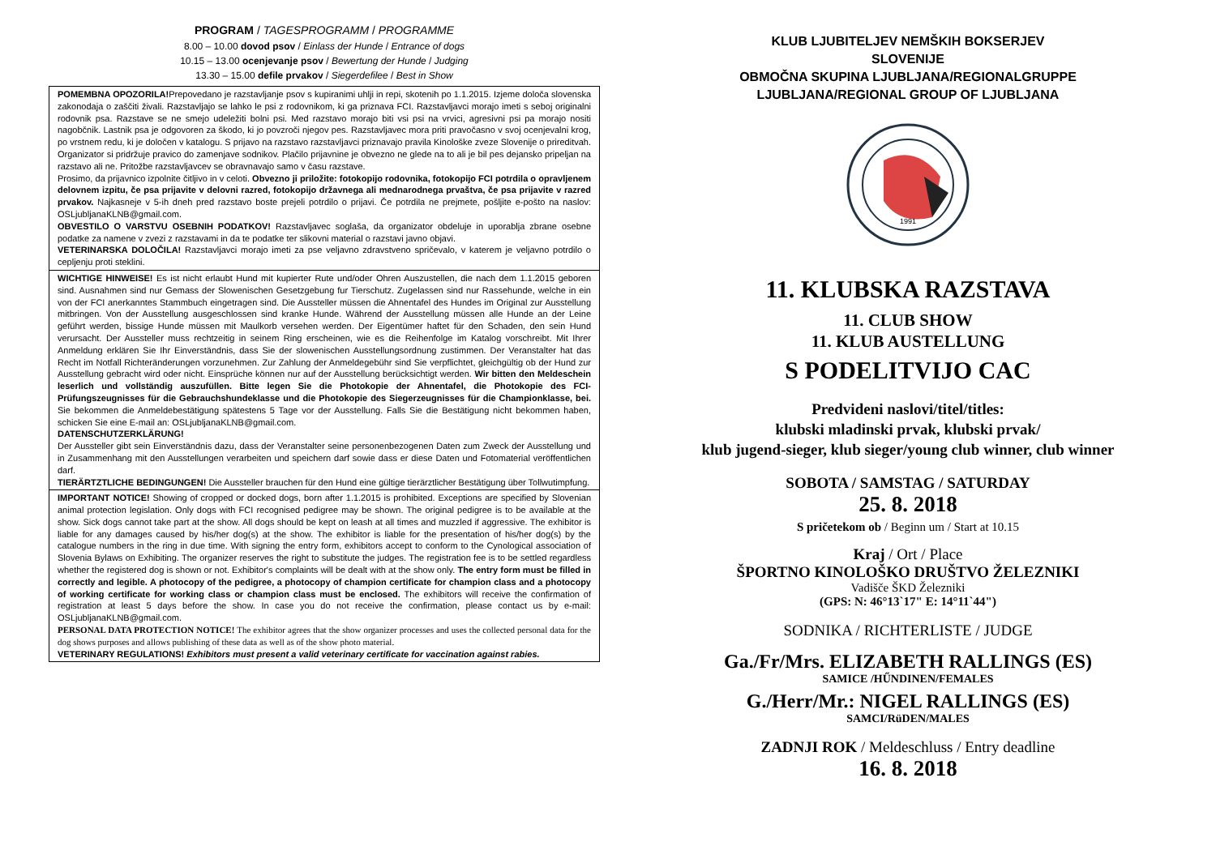PROGRAM / TAGESPROGRAMM / PROGRAMME
8.00 – 10.00 dovod psov / Einlass der Hunde / Entrance of dogs
10.15 – 13.00 ocenjevanje psov / Bewertung der Hunde / Judging
13.30 – 15.00 defile prvakov / Siegerdefilee / Best in Show
POMEMBNA OPOZORILA!Prepovedano je razstavljanje psov s kupiranimi uhlji in repi, skotenih po 1.1.2015. Izjeme določa slovenska zakonodaja o zaščiti živali. Razstavljajo se lahko le psi z rodovnikom, ki ga priznava FCI. Razstavljavci morajo imeti s seboj originalni rodovnik psa. Razstave se ne smejo udeležiti bolni psi. Med razstavo morajo biti vsi psi na vrvici, agresivni psi pa morajo nositi nagobčnik. Lastnik psa je odgovoren za škodo, ki jo povzroči njegov pes. Razstavljavec mora priti pravočasno v svoj ocenjevalni krog, po vrstnem redu, ki je določen v katalogu. S prijavo na razstavo razstavljavci priznavajo pravila Kinološke zveze Slovenije o prireditvah. Organizator si pridržuje pravico do zamenjave sodnikov. Plačilo prijavnine je obvezno ne glede na to ali je bil pes dejansko pripeljan na razstavo ali ne. Pritožbe razstavljavcev se obravnavajo samo v času razstave.
Prosimo, da prijavnico izpolnite čitljivo in v celoti. Obvezno ji priložite: fotokopijo rodovnika, fotokopijo FCI potrdila o opravljenem delovnem izpitu, če psa prijavite v delovni razred, fotokopijo državnega ali mednarodnega prvaštva, če psa prijavite v razred prvakov. Najkasneje v 5-ih dneh pred razstavo boste prejeli potrdilo o prijavi. Če potrdila ne prejmete, pošljite e-pošto na naslov: OSLjubljanaKLNB@gmail.com.
OBVESTILO O VARSTVU OSEBNIH PODATKOV! Razstavljavec soglaša, da organizator obdeluje in uporablja zbrane osebne podatke za namene v zvezi z razstavami in da te podatke ter slikovni material o razstavi javno objavi.
VETERINARSKA DOLOČILA! Razstavljavci morajo imeti za pse veljavno zdravstveno spričevalo, v katerem je veljavno potrdilo o cepljenju proti steklini.
WICHTIGE HINWEISE! Es ist nicht erlaubt Hund mit kupierter Rute und/oder Ohren Auszustellen, die nach dem 1.1.2015 geboren sind. Ausnahmen sind nur Gemass der Slowenischen Gesetzgebung fur Tierschutz. Zugelassen sind nur Rassehunde, welche in ein von der FCI anerkanntes Stammbuch eingetragen sind. Die Aussteller müssen die Ahnentafel des Hundes im Original zur Ausstellung mitbringen. Von der Ausstellung ausgeschlossen sind kranke Hunde. Während der Ausstellung müssen alle Hunde an der Leine geführt werden, bissige Hunde müssen mit Maulkorb versehen werden. Der Eigentümer haftet für den Schaden, den sein Hund verursacht. Der Aussteller muss rechtzeitig in seinem Ring erscheinen, wie es die Reihenfolge im Katalog vorschreibt. Mit Ihrer Anmeldung erklären Sie Ihr Einverständnis, dass Sie der slowenischen Ausstellungsordnung zustimmen. Der Veranstalter hat das Recht im Notfall Richteränderungen vorzunehmen. Zur Zahlung der Anmeldegebühr sind Sie verpflichtet, gleichgültig ob der Hund zur Ausstellung gebracht wird oder nicht. Einsprüche können nur auf der Ausstellung berücksichtigt werden. Wir bitten den Meldeschein leserlich und vollständig auszufüllen. Bitte legen Sie die Photokopie der Ahnentafel, die Photokopie des FCI- Prüfungszeugnisses für die Gebrauchshundeklasse und die Photokopie des Siegerzeugnisses für die Championklasse, bei. Sie bekommen die Anmeldebestätigung spätestens 5 Tage vor der Ausstellung. Falls Sie die Bestätigung nicht bekommen haben, schicken Sie eine E-mail an: OSLjubljanaKLNB@gmail.com.
DATENSCHUTZERKLÄRUNG!
Der Aussteller gibt sein Einverständnis dazu, dass der Veranstalter seine personenbezogenen Daten zum Zweck der Ausstellung und in Zusammenhang mit den Ausstellungen verarbeiten und speichern darf sowie dass er diese Daten und Fotomaterial veröffentlichen darf.
TIERÄRTZTLICHE BEDINGUNGEN! Die Aussteller brauchen für den Hund eine gültige tierärztlicher Bestätigung über Tollwutimpfung.
IMPORTANT NOTICE! Showing of cropped or docked dogs, born after 1.1.2015 is prohibited. Exceptions are specified by Slovenian animal protection legislation. Only dogs with FCI recognised pedigree may be shown. The original pedigree is to be available at the show. Sick dogs cannot take part at the show. All dogs should be kept on leash at all times and muzzled if aggressive. The exhibitor is liable for any damages caused by his/her dog(s) at the show. The exhibitor is liable for the presentation of his/her dog(s) by the catalogue numbers in the ring in due time. With signing the entry form, exhibitors accept to conform to the Cynological association of Slovenia Bylaws on Exhibiting. The organizer reserves the right to substitute the judges. The registration fee is to be settled regardless whether the registered dog is shown or not. Exhibitor's complaints will be dealt with at the show only. The entry form must be filled in correctly and legible. A photocopy of the pedigree, a photocopy of champion certificate for champion class and a photocopy of working certificate for working class or champion class must be enclosed. The exhibitors will receive the confirmation of registration at least 5 days before the show. In case you do not receive the confirmation, please contact us by e-mail: OSLjubljanaKLNB@gmail.com.
PERSONAL DATA PROTECTION NOTICE! The exhibitor agrees that the show organizer processes and uses the collected personal data for the dog shows purposes and allows publishing of these data as well as of the show photo material.
VETERINARY REGULATIONS! Exhibitors must present a valid veterinary certificate for vaccination against rabies.
KLUB LJUBITELJEV NEMŠKIH BOKSERJEV
SLOVENIJE
OBMOČNA SKUPINA LJUBLJANA/REGIONALGRUPPE
LJUBLJANA/REGIONAL GROUP OF LJUBLJANA
1991
11. KLUBSKA RAZSTAVA
11. CLUB SHOW
11. KLUB AUSTELLUNG
S PODELITVIJO CAC
Predvideni naslovi/titel/titles:
klubski mladinski prvak, klubski prvak/
klub jugend-sieger, klub sieger/young club winner, club winner
SOBOTA / SAMSTAG / SATURDAY
25. 8. 2018
S pričetekom ob / Beginn um / Start at 10.15
Kraj / Ort / Place
ŠPORTNO KINOLOŠKO DRUŠTVO ŽELEZNIKI
Vadišče ŠKD Železniki
(GPS: N: 46°13`17" E: 14°11`44")
SODNIKA / RICHTERLISTE / JUDGE
Ga./Fr/Mrs. ELIZABETH RALLINGS (ES)
SAMICE /HŰNDINEN/FEMALES
G./Herr/Mr.: NIGEL RALLINGS (ES)
SAMCI/RüDEN/MALES
ZADNJI ROK / Meldeschluss / Entry deadline
16. 8. 2018